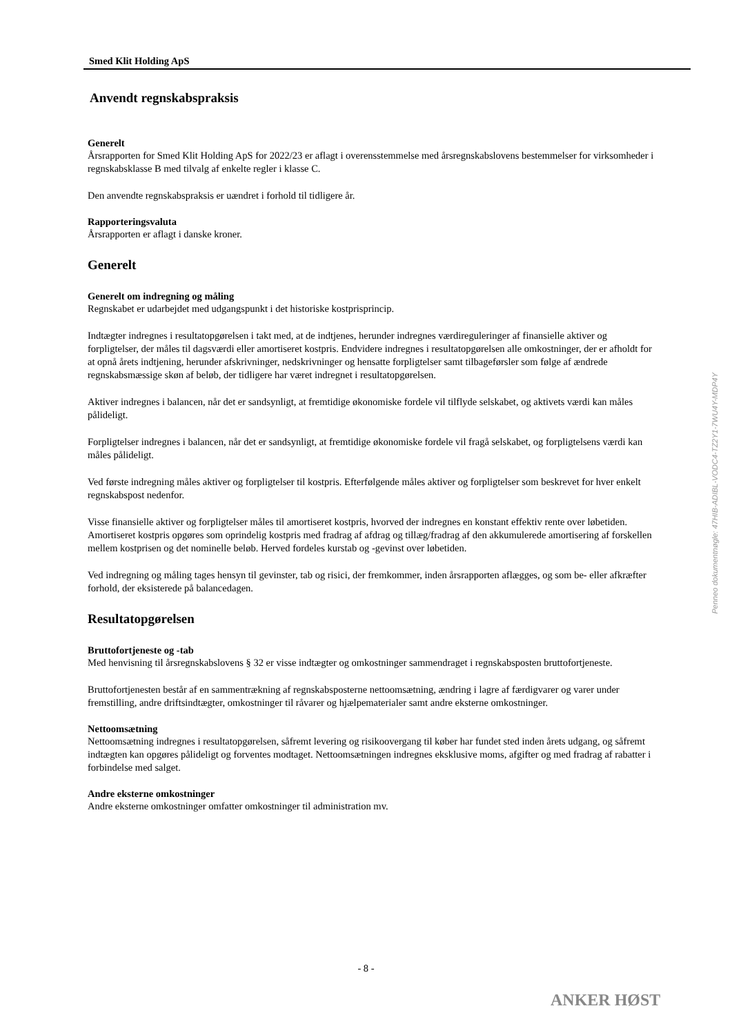Smed Klit Holding ApS
Anvendt regnskabspraksis
Generelt
Årsrapporten for Smed Klit Holding ApS for 2022/23 er aflagt i overensstemmelse med årsregnskabslovens bestemmelser for virksomheder i regnskabsklasse B med tilvalg af enkelte regler i klasse C.
Den anvendte regnskabspraksis er uændret i forhold til tidligere år.
Rapporteringsvaluta
Årsrapporten er aflagt i danske kroner.
Generelt
Generelt om indregning og måling
Regnskabet er udarbejdet med udgangspunkt i det historiske kostprisprincip.
Indtægter indregnes i resultatopgørelsen i takt med, at de indtjenes, herunder indregnes værdireguleringer af finansielle aktiver og forpligtelser, der måles til dagsværdi eller amortiseret kostpris. Endvidere indregnes i resultatopgørelsen alle omkostninger, der er afholdt for at opnå årets indtjening, herunder afskrivninger, nedskrivninger og hensatte forpligtelser samt tilbageførsler som følge af ændrede regnskabsmæssige skøn af beløb, der tidligere har været indregnet i resultatopgørelsen.
Aktiver indregnes i balancen, når det er sandsynligt, at fremtidige økonomiske fordele vil tilflyde selskabet, og aktivets værdi kan måles pålideligt.
Forpligtelser indregnes i balancen, når det er sandsynligt, at fremtidige økonomiske fordele vil fragå selskabet, og forpligtelsens værdi kan måles pålideligt.
Ved første indregning måles aktiver og forpligtelser til kostpris. Efterfølgende måles aktiver og forpligtelser som beskrevet for hver enkelt regnskabspost nedenfor.
Visse finansielle aktiver og forpligtelser måles til amortiseret kostpris, hvorved der indregnes en konstant effektiv rente over løbetiden. Amortiseret kostpris opgøres som oprindelig kostpris med fradrag af afdrag og tillæg/fradrag af den akkumulerede amortisering af forskellen mellem kostprisen og det nominelle beløb. Herved fordeles kurstab og -gevinst over løbetiden.
Ved indregning og måling tages hensyn til gevinster, tab og risici, der fremkommer, inden årsrapporten aflægges, og som be- eller afkræfter forhold, der eksisterede på balancedagen.
Resultatopgørelsen
Bruttofortjeneste og -tab
Med henvisning til årsregnskabslovens § 32 er visse indtægter og omkostninger sammendraget i regnskabsposten bruttofortjeneste.
Bruttofortjenesten består af en sammentrækning af regnskabsposterne nettoomsætning, ændring i lagre af færdigvarer og varer under fremstilling, andre driftsindtægter, omkostninger til råvarer og hjælpematerialer samt andre eksterne omkostninger.
Nettoomsætning
Nettoomsætning indregnes i resultatopgørelsen, såfremt levering og risikoovergang til køber har fundet sted inden årets udgang, og såfremt indtægten kan opgøres pålideligt og forventes modtaget. Nettoomsætningen indregnes eksklusive moms, afgifter og med fradrag af rabatter i forbindelse med salget.
Andre eksterne omkostninger
Andre eksterne omkostninger omfatter omkostninger til administration mv.
Penneo dokumentnøgle: 47HIB-ADIBL-VODC4-TZ2Y1-7WU4Y-MDP4Y
- 8 -
ANKER HØST